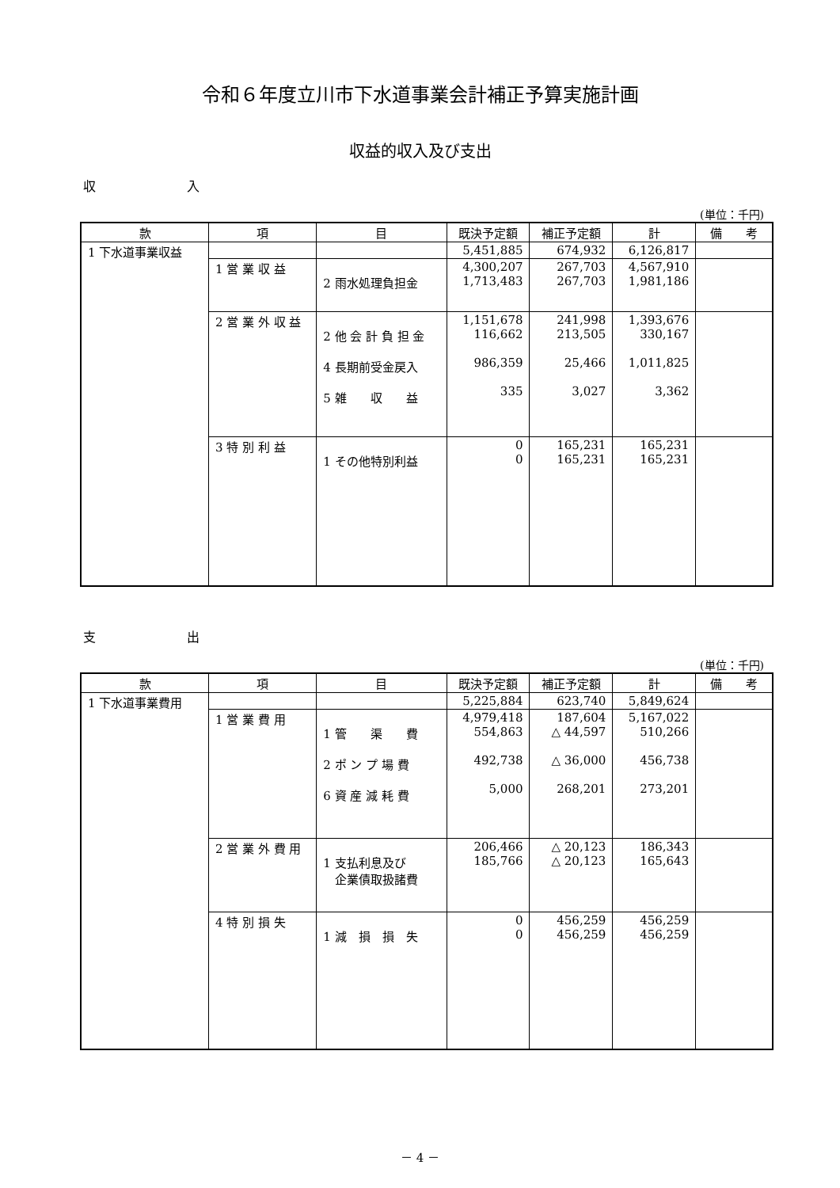令和６年度立川市下水道事業会計補正予算実施計画
収益的収入及び支出
収 入
(単位：千円)
| 款 | 項 | 目 | 既決予定額 | 補正予定額 | 計 | 備 考 |
| --- | --- | --- | --- | --- | --- | --- |
| 1 下水道事業収益 | | | 5,451,885 | 674,932 | 6,126,817 | |
| | 1 営 業 収 益 | 2 雨水処理負担金 | 4,300,207 1,713,483 | 267,703 267,703 | 4,567,910 1,981,186 | |
| | 2 営 業 外 収 益 | 2 他 会 計 負 担 金 4 長期前受金戻入 5 雑 収 益 | 1,151,678 116,662 986,359 335 | 241,998 213,505 25,466 3,027 | 1,393,676 330,167 1,011,825 3,362 | |
| | 3 特 別 利 益 | 1 その他特別利益 | 0 0 | 165,231 165,231 | 165,231 165,231 | |
支 出
(単位：千円)
| 款 | 項 | 目 | 既決予定額 | 補正予定額 | 計 | 備 考 |
| --- | --- | --- | --- | --- | --- | --- |
| 1 下水道事業費用 | | | 5,225,884 | 623,740 | 5,849,624 | |
| | 1 営 業 費 用 | 1 管 渠 費 2 ポ ン プ 場 費 6 資 産 減 耗 費 | 4,979,418 554,863 492,738 5,000 | 187,604 △ 44,597 △ 36,000 268,201 | 5,167,022 510,266 456,738 273,201 | |
| | 2 営 業 外 費 用 | 1 支払利息及び 企業債取扱諸費 | 206,466 185,766 | △ 20,123 △ 20,123 | 186,343 165,643 | |
| | 4 特 別 損 失 | 1 減 損 損 失 | 0 0 | 456,259 456,259 | 456,259 456,259 | |
－ 4 －